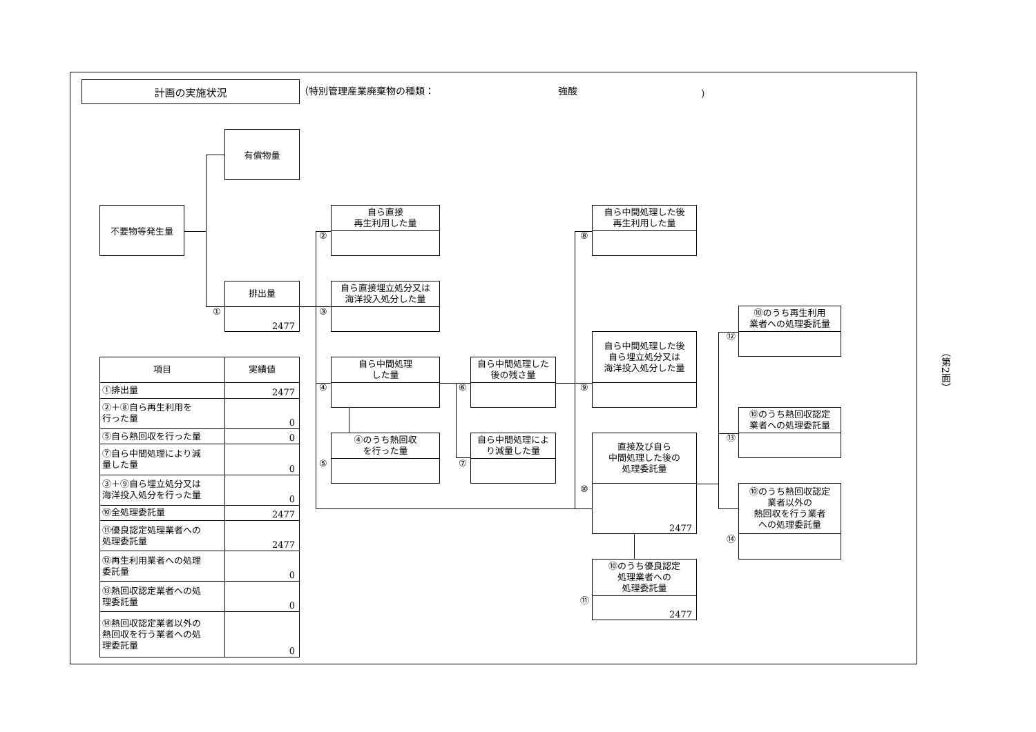計画の実施状況
（特別管理産業廃棄物の種類： 強酸 ）
有償物量
不要物等発生量
排出量
2477
①
自ら直接
再生利用した量
②
自ら直接埋立処分又は
海洋投入処分した量
③
自ら中間処理
した量
④
④のうち熱回収
を行った量
⑤
自ら中間処理した
後の残さ量
⑥
自ら中間処理によ
り減量した量
⑦
自ら中間処理した後
再生利用した量
⑧
自ら中間処理した後
自ら埋立処分又は
海洋投入処分した量
⑨
直接及び自ら
中間処理した後の
処理委託量
2477
⑩
⑩のうち優良認定
処理業者への
処理委託量
2477
⑪
⑩のうち再生利用
業者への処理委託量
⑫
⑩のうち熱回収認定
業者への処理委託量
⑬
⑩のうち熱回収認定
業者以外の
熱回収を行う業者
への処理委託量
⑭
| 項目 | 実績値 |
| --- | --- |
| ①排出量 | 2477 |
| ②＋⑧自ら再生利用を 行った量 | 0 |
| ⑤自ら熱回収を行った量 | 0 |
| ⑦自ら中間処理により減 量した量 | 0 |
| ③＋⑨自ら埋立処分又は 海洋投入処分を行った量 | 0 |
| ⑩全処理委託量 | 2477 |
| ⑪優良認定処理業者への 処理委託量 | 2477 |
| ⑫再生利用業者への処理 委託量 | 0 |
| ⑬熱回収認定業者への処 理委託量 | 0 |
| ⑭熱回収認定業者以外の 熱回収を行う業者への処 理委託量 | 0 |
（第2面）